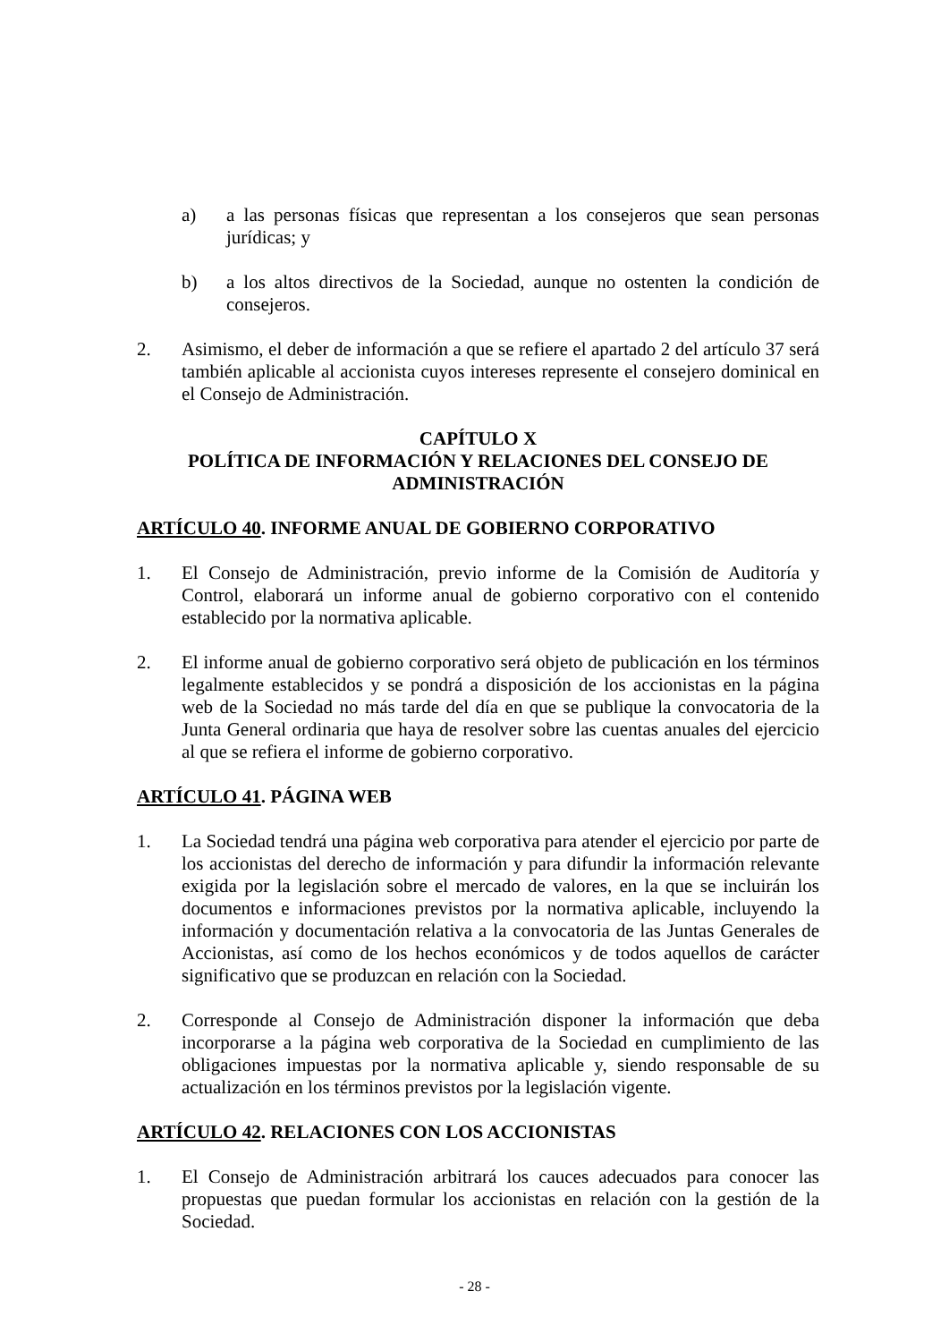a) a las personas físicas que representan a los consejeros que sean personas jurídicas; y
b) a los altos directivos de la Sociedad, aunque no ostenten la condición de consejeros.
2. Asimismo, el deber de información a que se refiere el apartado 2 del artículo 37 será también aplicable al accionista cuyos intereses represente el consejero dominical en el Consejo de Administración.
CAPÍTULO X
POLÍTICA DE INFORMACIÓN Y RELACIONES DEL CONSEJO DE ADMINISTRACIÓN
ARTÍCULO 40. INFORME ANUAL DE GOBIERNO CORPORATIVO
1. El Consejo de Administración, previo informe de la Comisión de Auditoría y Control, elaborará un informe anual de gobierno corporativo con el contenido establecido por la normativa aplicable.
2. El informe anual de gobierno corporativo será objeto de publicación en los términos legalmente establecidos y se pondrá a disposición de los accionistas en la página web de la Sociedad no más tarde del día en que se publique la convocatoria de la Junta General ordinaria que haya de resolver sobre las cuentas anuales del ejercicio al que se refiera el informe de gobierno corporativo.
ARTÍCULO 41. PÁGINA WEB
1. La Sociedad tendrá una página web corporativa para atender el ejercicio por parte de los accionistas del derecho de información y para difundir la información relevante exigida por la legislación sobre el mercado de valores, en la que se incluirán los documentos e informaciones previstos por la normativa aplicable, incluyendo la información y documentación relativa a la convocatoria de las Juntas Generales de Accionistas, así como de los hechos económicos y de todos aquellos de carácter significativo que se produzcan en relación con la Sociedad.
2. Corresponde al Consejo de Administración disponer la información que deba incorporarse a la página web corporativa de la Sociedad en cumplimiento de las obligaciones impuestas por la normativa aplicable y, siendo responsable de su actualización en los términos previstos por la legislación vigente.
ARTÍCULO 42. RELACIONES CON LOS ACCIONISTAS
1. El Consejo de Administración arbitrará los cauces adecuados para conocer las propuestas que puedan formular los accionistas en relación con la gestión de la Sociedad.
- 28 -